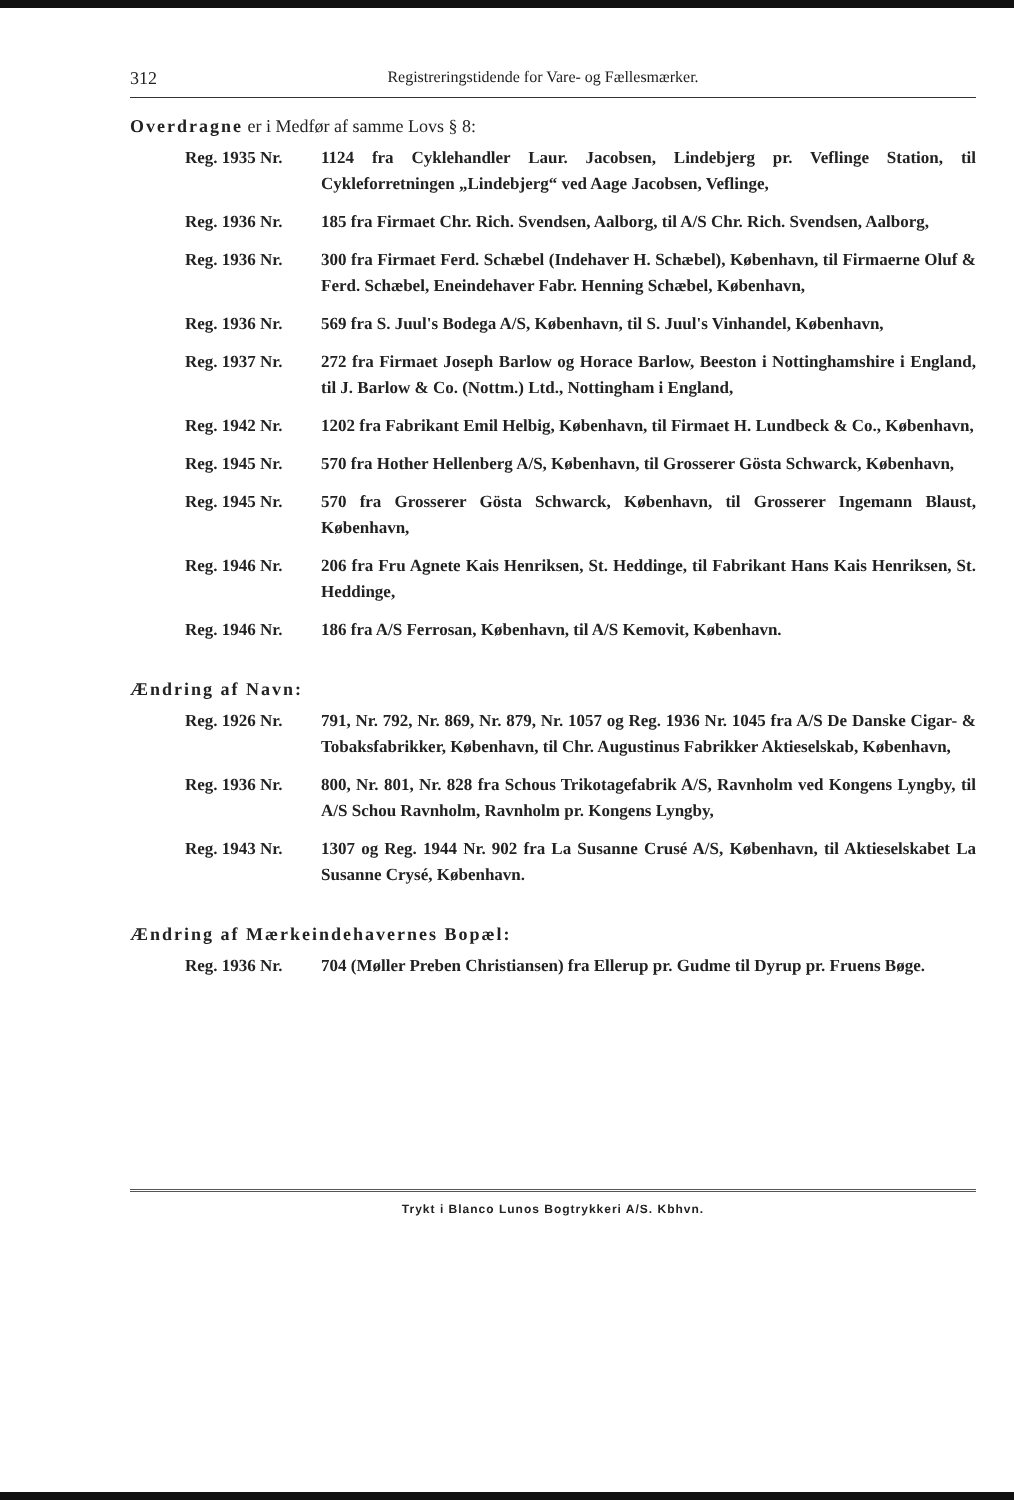312 Registreringstidende for Vare- og Fællesmærker.
Overdragne er i Medfør af samme Lovs § 8:
Reg. 1935 Nr. 1124 fra Cyklehandler Laur. Jacobsen, Lindebjerg pr. Veflinge Station, til Cykleforretningen „Lindebjerg“ ved Aage Jacobsen, Veflinge,
Reg. 1936 Nr. 185 fra Firmaet Chr. Rich. Svendsen, Aalborg, til A/S Chr. Rich. Svendsen, Aalborg,
Reg. 1936 Nr. 300 fra Firmaet Ferd. Schæbel (Indehaver H. Schæbel), København, til Firmaerne Oluf & Ferd. Schæbel, Eneindehaver Fabr. Henning Schæbel, København,
Reg. 1936 Nr. 569 fra S. Juul's Bodega A/S, København, til S. Juul's Vinhandel, København,
Reg. 1937 Nr. 272 fra Firmaet Joseph Barlow og Horace Barlow, Beeston i Nottinghamshire i England, til J. Barlow & Co. (Nottm.) Ltd., Nottingham i England,
Reg. 1942 Nr. 1202 fra Fabrikant Emil Helbig, København, til Firmaet H. Lundbeck & Co., København,
Reg. 1945 Nr. 570 fra Hother Hellenberg A/S, København, til Grosserer Gösta Schwarck, København,
Reg. 1945 Nr. 570 fra Grosserer Gösta Schwarck, København, til Grosserer Ingemann Blaust, København,
Reg. 1946 Nr. 206 fra Fru Agnete Kais Henriksen, St. Heddinge, til Fabrikant Hans Kais Henriksen, St. Heddinge,
Reg. 1946 Nr. 186 fra A/S Ferrosan, København, til A/S Kemovit, København.
Ændring af Navn:
Reg. 1926 Nr. 791, Nr. 792, Nr. 869, Nr. 879, Nr. 1057 og Reg. 1936 Nr. 1045 fra A/S De Danske Cigar- & Tobaksfabrikker, København, til Chr. Augustinus Fabrikker Aktieselskab, København,
Reg. 1936 Nr. 800, Nr. 801, Nr. 828 fra Schous Trikotagefabrik A/S, Ravnholm ved Kongens Lyngby, til A/S Schou Ravnholm, Ravnholm pr. Kongens Lyngby,
Reg. 1943 Nr. 1307 og Reg. 1944 Nr. 902 fra La Susanne Crusé A/S, København, til Aktieselskabet La Susanne Crysé, København.
Ændring af Mærkeindehavernes Bopæl:
Reg. 1936 Nr. 704 (Møller Preben Christiansen) fra Ellerup pr. Gudme til Dyrup pr. Fruens Bøge.
Trykt i Blanco Lunos Bogtrykkeri A/S. Kbhvn.